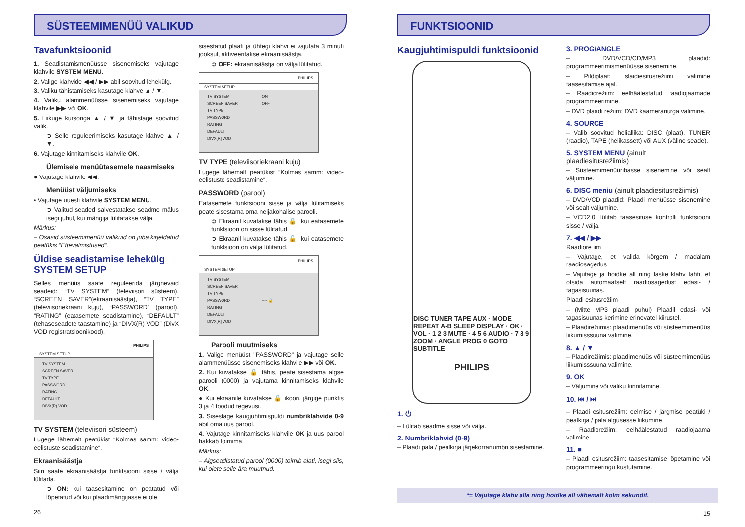SÜSTEEMIMENÜÜ VALIKUD
Tavafunktsioonid
1. Seadistamismenüüsse sisenemiseks vajutage klahvile SYSTEM MENU.
2. Valige klahvide ◀◀ / ▶▶ abil soovitud lehekülg.
3. Valiku tähistamiseks kasutage klahve ▲ / ▼.
4. Valiku alammenüüsse sisenemiseks vajutage klahvile ▶▶ või OK.
5. Liikuge kursoriga ▲ / ▼ ja tähistage soovitud valik.
➲ Selle reguleerimiseks kasutage klahve ▲ / ▼.
6. Vajutage kinnitamiseks klahvile OK.
Ülemisele menüütasemele naasmiseks
● Vajutage klahvile ◀◀.
Menüüst väljumiseks
• Vajutage uuesti klahvile SYSTEM MENU.
➲ Valitud seaded salvestatakse seadme mälus isegi juhul, kui mängija lülitatakse välja.
Märkus:
– Osasid süsteemimenüü valikuid on juba kirjeldatud peatükis “Ettevalmistused“.
Üldise seadistamise lehekülg SYSTEM SETUP
Selles menüüs saate reguleerida järgnevaid seadeid: “TV SYSTEM” (televiisori süsteem), “SCREEN SAVER”(ekraanisäästja), “TV TYPE” (televiisoriekraani kuju), “PASSWORD” (parool), “RATING” (eatasemete seadistamine), “DEFAULT” (tehaseseadete taastamine) ja “DIVX(R) VOD” (DivX VOD registratsioonikood).
PHILIPS
SYSTEM SETUP
TV SYSTEM
SCREEN SAVER
TV TYPE
PASSWORD
RATING
DEFAULT
DIVX(R) VOD
TV SYSTEM (televiisori süsteem)
Lugege lähemalt peatükist “Kolmas samm: video-eelistuste seadistamine“.
Ekraanisäästja
Siin saate ekraanisäästja funktsiooni sisse / välja lülitada.
➲ ON: kui taasesitamine on peatatud või lõpetatud või kui plaadimängijasse ei ole
26
sisestatud plaati ja ühtegi klahvi ei vajutata 3 minuti jooksul, aktiveeritakse ekraanisäästja.
➲ OFF: ekraanisäästja on välja lülitatud.
PHILIPS
SYSTEM SETUP
TV SYSTEM
SCREEN SAVER
TV TYPE
PASSWORD
RATING
DEFAULT
DIVX[R] VOD
ON
OFF
TV TYPE (televiisoriekraani kuju)
Lugege lähemalt peatükist “Kolmas samm: video-eelistuste seadistamine“.
PASSWORD (parool)
Eatasemete funktsiooni sisse ja välja lülitamiseks peate sisestama oma neljakohalise parooli.
➲ Ekraanil kuvatakse tähis 🔒, kui eatasemete funktsioon on sisse lülitatud.
➲ Ekraanil kuvatakse tähis 🔓, kui eatasemete funktsioon on välja lülitatud.
PHILIPS
SYSTEM SETUP
TV SYSTEM
SCREEN SAVER
TV TYPE
PASSWORD
RATING
DEFAULT
DIVX[R] VOD
---- 🔒
Parooli muutmiseks
1. Valige menüüst "PASSWORD" ja vajutage selle alammenüüsse sisenemiseks klahvile ▶▶ või OK.
2. Kui kuvatakse 🔒 tähis, peate sisestama algse parooli (0000) ja vajutama kinnitamiseks klahvile OK.
● Kui ekraanile kuvatakse 🔒 ikoon, järgige punktis 3 ja 4 toodud tegevusi.
3. Sisestage kaugjuhtimispuldi numbriklahvide 0-9 abil oma uus parool.
4. Vajutage kinnitamiseks klahvile OK ja uus parool hakkab toimima.
Märkus:
– Algseadistatud parool (0000) toimib alati, isegi siis, kui olete selle ära muutnud.
FUNKTSIOONID
Kaugjuhtimispuldi funktsioonid
DISC TUNER TAPE AUX · MODE REPEAT A-B SLEEP DISPLAY · OK · VOL · 1 2 3 MUTE · 4 5 6 AUDIO · 7 8 9 ZOOM · ANGLE PROG 0 GOTO SUBTITLE
PHILIPS
1. ⏻
– Lülitab seadme sisse või välja.
2. Numbriklahvid (0-9)
– Plaadi pala / pealkirja järjekorranumbri sisestamine.
3. PROG/ANGLE
– DVD/VCD/CD/MP3 plaadid: programmeerimismenüüsse sisenemine.
– Pildiplaat: slaidiesitusrežiimi valimine taasesitamise ajal.
– Raadiorežiim: eelhäälestatud raadiojaamade programmeerimine.
– DVD plaadi režiim: DVD kaameranurga valimine.
4. SOURCE
– Valib soovitud heliallika: DISC (plaat), TUNER (raadio), TAPE (helikassett) või AUX (väline seade).
5. SYSTEM MENU (ainult plaadiesitusrežiimis)
– Süsteemimenüüribasse sisenemine või sealt väljumine.
6. DISC meniu (ainult plaadiesitusrežiimis)
– DVD/VCD plaadid: Plaadi menüüsse sisenemine või sealt väljumine.
– VCD2.0: lülitab taasesituse kontrolli funktsiooni sisse / välja.
7. ◀◀ / ▶▶
Raadiore iim
– Vajutage, et valida kõrgem / madalam raadiosagedus
– Vajutage ja hoidke all ning laske klahv lahti, et otsida automaatselt raadiosagedust edasi- / tagasisuunas.
Plaadi esitusrežiim
– (Mitte MP3 plaadi puhul) Plaadil edasi- või tagasisuunas kerimine erinevatel kiirustel.
– Plaadirežiimis: plaadimenüüs või süsteemimenüüs liikumisssuuna valimine.
8. ▲ / ▼
– Plaadirežiimis: plaadimenüüs või süsteemimenüüs liikumisssuuna valimine.
9. OK
– Väljumine või valiku kinnitamine.
10. ⏮ / ⏭
– Plaadi esitusrežiim: eelmise / järgmise peatüki / pealkirja / pala algusesse liikumine
– Raadiorežiim: eelhäälestatud raadiojaama valimine
11. ■
– Plaadi esitusrežiim: taasesitamise lõpetamine või programmeeringu kustutamine.
*= Vajutage klahv alla ning hoidke all vähemalt kolm sekundit.
15